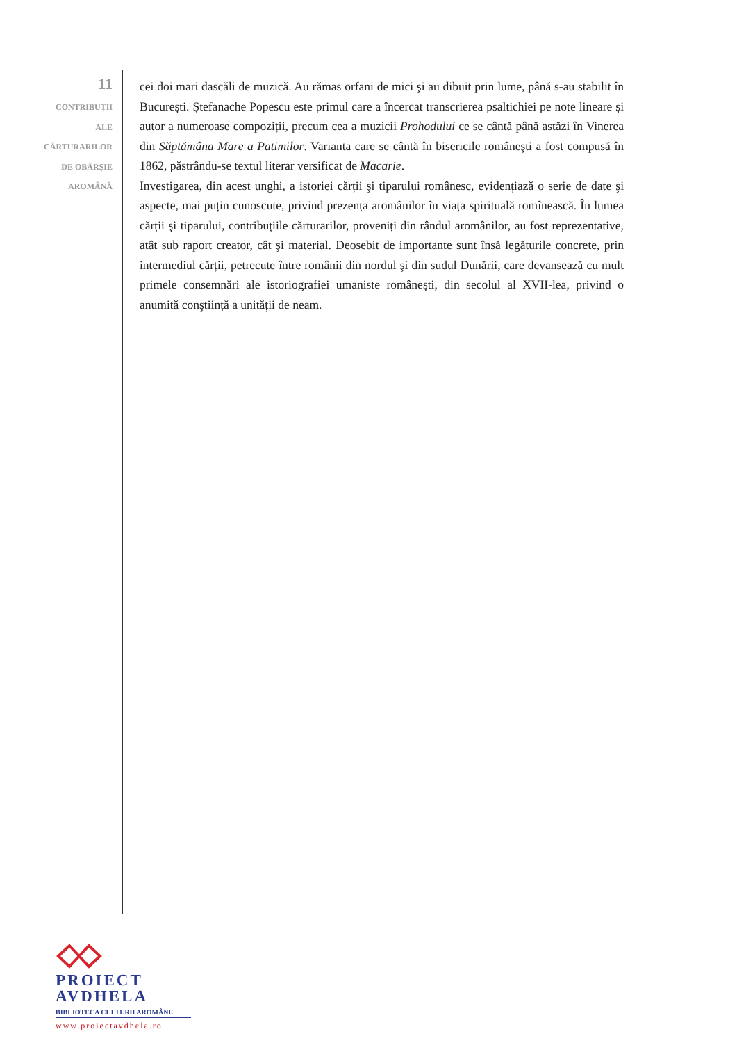11
CONTRIBUȚII
ALE
CĂRTURARILOR
DE OBÂRȘIE
AROMÂNĂ
cei doi mari dascăli de muzică. Au rămas orfani de mici şi au dibuit prin lume, până s-au stabilit în Bucureşti. Ştefanache Popescu este primul care a încercat transcrierea psaltichiei pe note lineare şi autor a numeroase compoziții, precum cea a muzicii Prohodului ce se cântă până astăzi în Vinerea din Săptămâna Mare a Patimilor. Varianta care se cântă în bisericile româneşti a fost compusă în 1862, păstrându-se textul literar versificat de Macarie.
Investigarea, din acest unghi, a istoriei cărții şi tiparului românesc, evidențiază o serie de date şi aspecte, mai puțin cunoscute, privind prezența aromânilor în viața spirituală romînească. În lumea cărții şi tiparului, contribuțiile cărturarilor, proveniți din rândul aromânilor, au fost reprezentative, atât sub raport creator, cât şi material. Deosebit de importante sunt însă legăturile concrete, prin intermediul cărții, petrecute între românii din nordul şi din sudul Dunării, care devansează cu mult primele consemnări ale istoriografiei umaniste româneşti, din secolul al XVII-lea, privind o anumită conştiință a unității de neam.
PROIECT
AVDHELA
BIBLIOTECA CULTURII AROMÂNE
www.proiectavdhela.ro